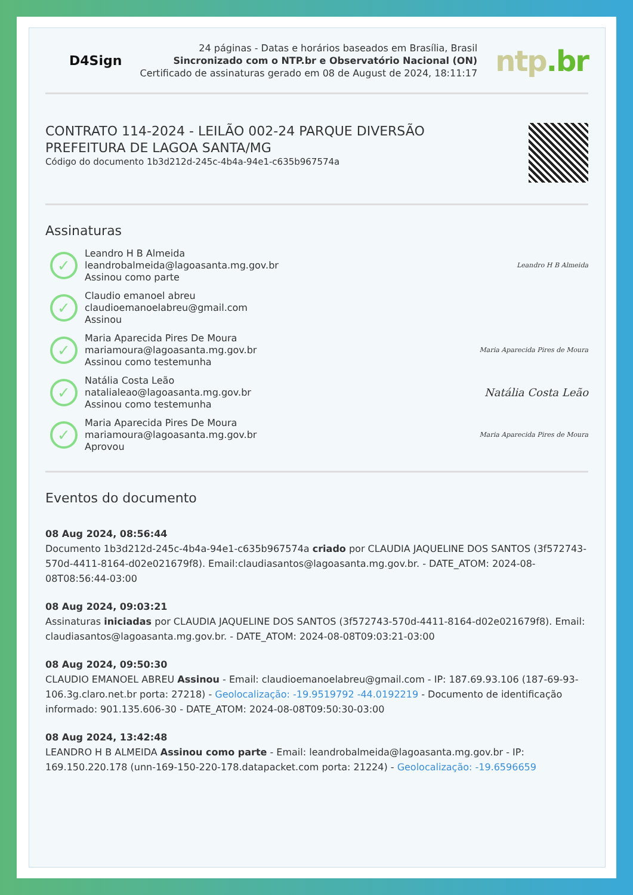D4Sign
24 páginas - Datas e horários baseados em Brasília, Brasil
Sincronizado com o NTP.br e Observatório Nacional (ON)
Certificado de assinaturas gerado em 08 de August de 2024, 18:11:17
ntp.br
CONTRATO 114-2024 - LEILÃO 002-24 PARQUE DIVERSÃO
PREFEITURA DE LAGOA SANTA/MG
Código do documento 1b3d212d-245c-4b4a-94e1-c635b967574a
Assinaturas
✓
Leandro H B Almeida
leandrobalmeida@lagoasanta.mg.gov.br
Assinou como parte
Leandro H B Almeida
✓
Claudio emanoel abreu
claudioemanoelabreu@gmail.com
Assinou
✓
Maria Aparecida Pires De Moura
mariamoura@lagoasanta.mg.gov.br
Assinou como testemunha
Maria Aparecida Pires de Moura
✓
Natália Costa Leão
natalialeao@lagoasanta.mg.gov.br
Assinou como testemunha
Natália Costa Leão
✓
Maria Aparecida Pires De Moura
mariamoura@lagoasanta.mg.gov.br
Aprovou
Maria Aparecida Pires de Moura
Eventos do documento
08 Aug 2024, 08:56:44
Documento 1b3d212d-245c-4b4a-94e1-c635b967574a criado por CLAUDIA JAQUELINE DOS SANTOS (3f572743-570d-4411-8164-d02e021679f8). Email:claudiasantos@lagoasanta.mg.gov.br. - DATE_ATOM: 2024-08-08T08:56:44-03:00
08 Aug 2024, 09:03:21
Assinaturas iniciadas por CLAUDIA JAQUELINE DOS SANTOS (3f572743-570d-4411-8164-d02e021679f8). Email: claudiasantos@lagoasanta.mg.gov.br. - DATE_ATOM: 2024-08-08T09:03:21-03:00
08 Aug 2024, 09:50:30
CLAUDIO EMANOEL ABREU Assinou - Email: claudioemanoelabreu@gmail.com - IP: 187.69.93.106 (187-69-93-106.3g.claro.net.br porta: 27218) - Geolocalização: -19.9519792 -44.0192219 - Documento de identificação informado: 901.135.606-30 - DATE_ATOM: 2024-08-08T09:50:30-03:00
08 Aug 2024, 13:42:48
LEANDRO H B ALMEIDA Assinou como parte - Email: leandrobalmeida@lagoasanta.mg.gov.br - IP: 169.150.220.178 (unn-169-150-220-178.datapacket.com porta: 21224) - Geolocalização: -19.6596659